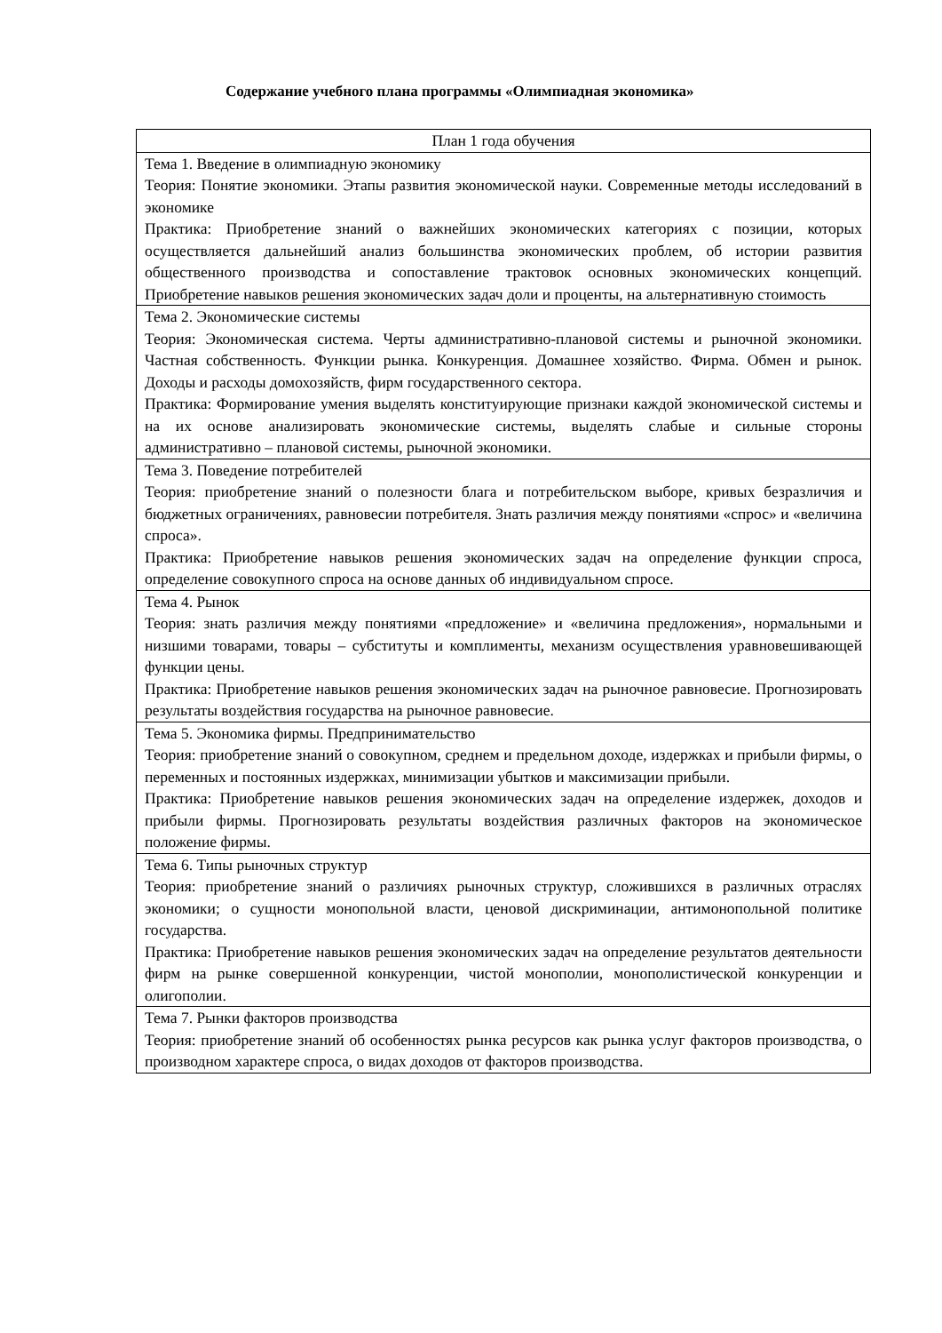Содержание учебного плана программы «Олимпиадная экономика»
| План 1 года обучения |
| Тема 1. Введение в олимпиадную экономику Теория: Понятие экономики. Этапы развития экономической науки. Современные методы исследований в экономике Практика: Приобретение знаний о важнейших экономических категориях с позиции, которых осуществляется дальнейший анализ большинства экономических проблем, об истории развития общественного производства и сопоставление трактовок основных экономических концепций. Приобретение навыков решения экономических задач доли и проценты, на альтернативную стоимость |
| Тема 2. Экономические системы Теория: Экономическая система. Черты административно-плановой системы и рыночной экономики. Частная собственность. Функции рынка. Конкуренция. Домашнее хозяйство. Фирма. Обмен и рынок. Доходы и расходы домохозяйств, фирм государственного сектора. Практика: Формирование умения выделять конституирующие признаки каждой экономической системы и на их основе анализировать экономические системы, выделять слабые и сильные стороны административно – плановой системы, рыночной экономики. |
| Тема 3. Поведение потребителей Теория: приобретение знаний о полезности блага и потребительском выборе, кривых безразличия и бюджетных ограничениях, равновесии потребителя. Знать различия между понятиями «спрос» и «величина спроса». Практика: Приобретение навыков решения экономических задач на определение функции спроса, определение совокупного спроса на основе данных об индивидуальном спросе. |
| Тема 4. Рынок Теория: знать различия между понятиями «предложение» и «величина предложения», нормальными и низшими товарами, товары – субституты и комплименты, механизм осуществления уравновешивающей функции цены. Практика: Приобретение навыков решения экономических задач на рыночное равновесие. Прогнозировать результаты воздействия государства на рыночное равновесие. |
| Тема 5. Экономика фирмы. Предпринимательство Теория: приобретение знаний о совокупном, среднем и предельном доходе, издержках и прибыли фирмы, о переменных и постоянных издержках, минимизации убытков и максимизации прибыли. Практика: Приобретение навыков решения экономических задач на определение издержек, доходов и прибыли фирмы. Прогнозировать результаты воздействия различных факторов на экономическое положение фирмы. |
| Тема 6. Типы рыночных структур Теория: приобретение знаний о различиях рыночных структур, сложившихся в различных отраслях экономики; о сущности монопольной власти, ценовой дискриминации, антимонопольной политике государства. Практика: Приобретение навыков решения экономических задач на определение результатов деятельности фирм на рынке совершенной конкуренции, чистой монополии, монополистической конкуренции и олигополии. |
| Тема 7. Рынки факторов производства Теория: приобретение знаний об особенностях рынка ресурсов как рынка услуг факторов производства, о производном характере спроса, о видах доходов от факторов производства. |